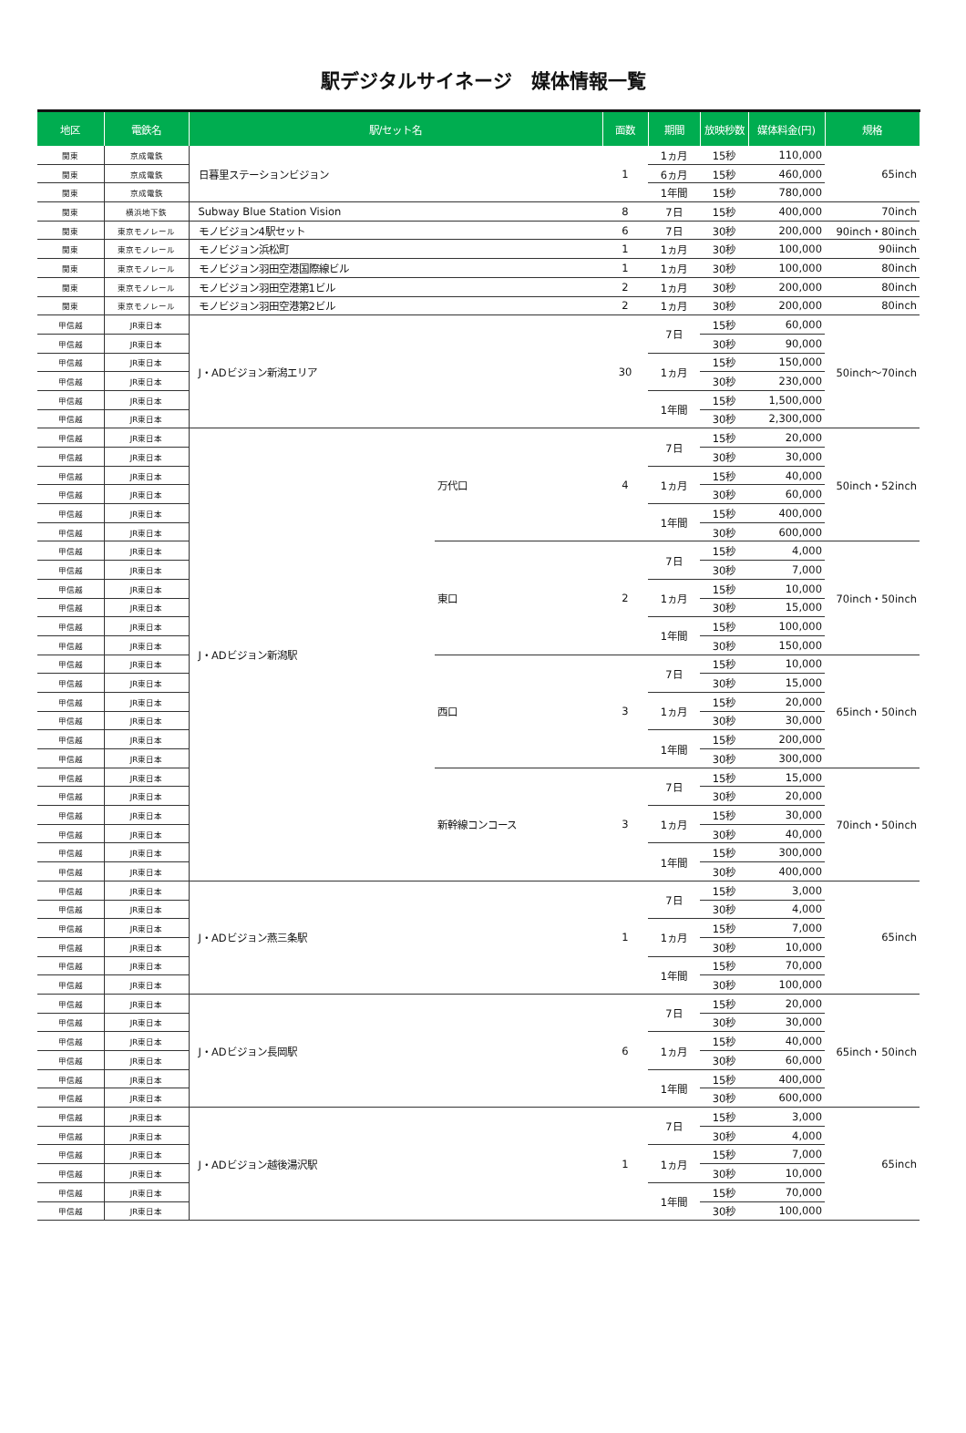駅デジタルサイネージ　媒体情報一覧
| 地区 | 電鉄名 | 駅/セット名 | | 面数 | 期間 | 放映秒数 | 媒体料金(円) | 規格 |
| --- | --- | --- | --- | --- | --- | --- | --- | --- |
| 関東 | 京成電鉄 | 日暮里ステーションビジョン | | 1 | 1ヵ月 | 15秒 | 110,000 | 65inch |
| 関東 | 京成電鉄 | | | | 6ヵ月 | 15秒 | 460,000 | |
| 関東 | 京成電鉄 | | | | 1年間 | 15秒 | 780,000 | |
| 関東 | 横浜地下鉄 | Subway Blue Station Vision | | 8 | 7日 | 15秒 | 400,000 | 70inch |
| 関東 | 東京モノレール | モノビジョン4駅セット | | 6 | 7日 | 30秒 | 200,000 | 90inch・80inch |
| 関東 | 東京モノレール | モノビジョン浜松町 | | 1 | 1ヵ月 | 30秒 | 100,000 | 90iinch |
| 関東 | 東京モノレール | モノビジョン羽田空港国際線ビル | | 1 | 1ヵ月 | 30秒 | 100,000 | 80inch |
| 関東 | 東京モノレール | モノビジョン羽田空港第1ビル | | 2 | 1ヵ月 | 30秒 | 200,000 | 80inch |
| 関東 | 東京モノレール | モノビジョン羽田空港第2ビル | | 2 | 1ヵ月 | 30秒 | 200,000 | 80inch |
| 甲信越 | JR東日本 | J・ADビジョン新潟エリア | | 30 | 7日 | 15秒 | 60,000 | 50inch～70inch |
| 甲信越 | JR東日本 | | | | | 30秒 | 90,000 | |
| 甲信越 | JR東日本 | | | | 1ヵ月 | 15秒 | 150,000 | |
| 甲信越 | JR東日本 | | | | | 30秒 | 230,000 | |
| 甲信越 | JR東日本 | | | | 1年間 | 15秒 | 1,500,000 | |
| 甲信越 | JR東日本 | | | | | 30秒 | 2,300,000 | |
| 甲信越 | JR東日本 | J・ADビジョン新潟駅 | 万代口 | 4 | 7日 | 15秒 | 20,000 | 50inch・52inch |
| 甲信越 | JR東日本 | | | | | 30秒 | 30,000 | |
| 甲信越 | JR東日本 | | | | 1ヵ月 | 15秒 | 40,000 | |
| 甲信越 | JR東日本 | | | | | 30秒 | 60,000 | |
| 甲信越 | JR東日本 | | | | 1年間 | 15秒 | 400,000 | |
| 甲信越 | JR東日本 | | | | | 30秒 | 600,000 | |
| 甲信越 | JR東日本 | | 東口 | 2 | 7日 | 15秒 | 4,000 | 70inch・50inch |
| 甲信越 | JR東日本 | | | | | 30秒 | 7,000 | |
| 甲信越 | JR東日本 | | | | 1ヵ月 | 15秒 | 10,000 | |
| 甲信越 | JR東日本 | | | | | 30秒 | 15,000 | |
| 甲信越 | JR東日本 | | | | 1年間 | 15秒 | 100,000 | |
| 甲信越 | JR東日本 | | | | | 30秒 | 150,000 | |
| 甲信越 | JR東日本 | | 西口 | 3 | 7日 | 15秒 | 10,000 | 65inch・50inch |
| 甲信越 | JR東日本 | | | | | 30秒 | 15,000 | |
| 甲信越 | JR東日本 | | | | 1ヵ月 | 15秒 | 20,000 | |
| 甲信越 | JR東日本 | | | | | 30秒 | 30,000 | |
| 甲信越 | JR東日本 | | | | 1年間 | 15秒 | 200,000 | |
| 甲信越 | JR東日本 | | | | | 30秒 | 300,000 | |
| 甲信越 | JR東日本 | | 新幹線コンコース | 3 | 7日 | 15秒 | 15,000 | 70inch・50inch |
| 甲信越 | JR東日本 | | | | | 30秒 | 20,000 | |
| 甲信越 | JR東日本 | | | | 1ヵ月 | 15秒 | 30,000 | |
| 甲信越 | JR東日本 | | | | | 30秒 | 40,000 | |
| 甲信越 | JR東日本 | | | | 1年間 | 15秒 | 300,000 | |
| 甲信越 | JR東日本 | | | | | 30秒 | 400,000 | |
| 甲信越 | JR東日本 | J・ADビジョン燕三条駅 | | 1 | 7日 | 15秒 | 3,000 | 65inch |
| 甲信越 | JR東日本 | | | | | 30秒 | 4,000 | |
| 甲信越 | JR東日本 | | | | 1ヵ月 | 15秒 | 7,000 | |
| 甲信越 | JR東日本 | | | | | 30秒 | 10,000 | |
| 甲信越 | JR東日本 | | | | 1年間 | 15秒 | 70,000 | |
| 甲信越 | JR東日本 | | | | | 30秒 | 100,000 | |
| 甲信越 | JR東日本 | J・ADビジョン長岡駅 | | 6 | 7日 | 15秒 | 20,000 | 65inch・50inch |
| 甲信越 | JR東日本 | | | | | 30秒 | 30,000 | |
| 甲信越 | JR東日本 | | | | 1ヵ月 | 15秒 | 40,000 | |
| 甲信越 | JR東日本 | | | | | 30秒 | 60,000 | |
| 甲信越 | JR東日本 | | | | 1年間 | 15秒 | 400,000 | |
| 甲信越 | JR東日本 | | | | | 30秒 | 600,000 | |
| 甲信越 | JR東日本 | J・ADビジョン越後湯沢駅 | | 1 | 7日 | 15秒 | 3,000 | 65inch |
| 甲信越 | JR東日本 | | | | | 30秒 | 4,000 | |
| 甲信越 | JR東日本 | | | | 1ヵ月 | 15秒 | 7,000 | |
| 甲信越 | JR東日本 | | | | | 30秒 | 10,000 | |
| 甲信越 | JR東日本 | | | | 1年間 | 15秒 | 70,000 | |
| 甲信越 | JR東日本 | | | | | 30秒 | 100,000 | |